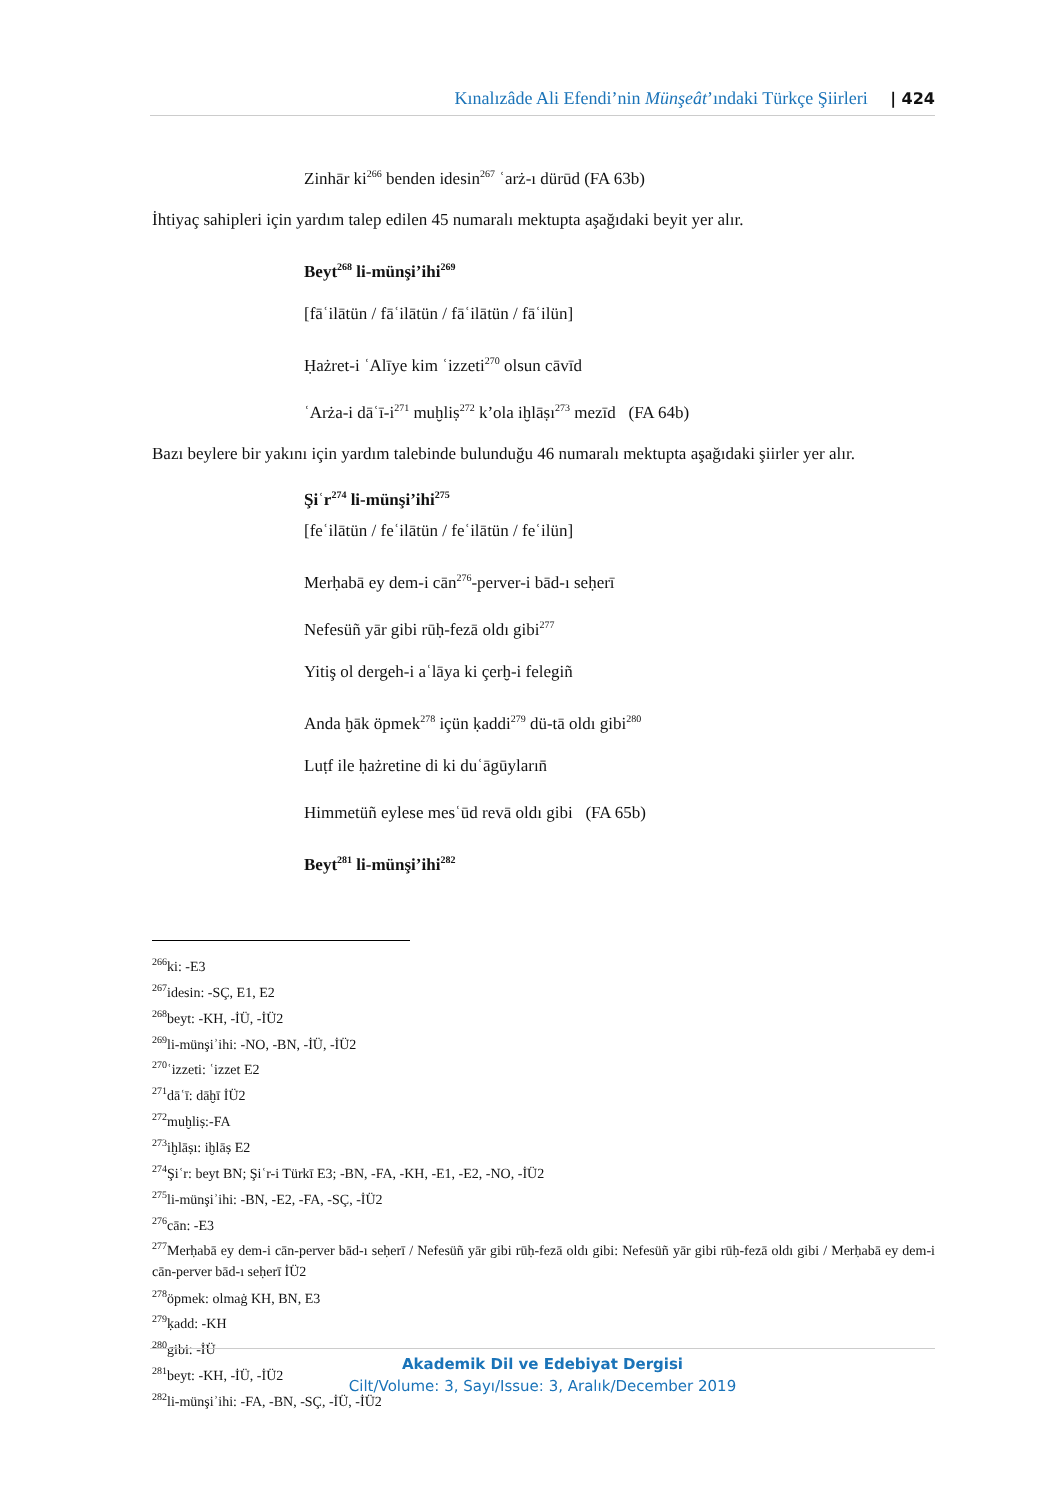Kınalızâde Ali Efendi’nin Münşeât’ındaki Türkçe Şiirleri | 424
Zinhār ki<sup>266</sup> benden idesin<sup>267</sup> ʿarż-ı dürūd (FA 63b)
İhtiyaç sahipleri için yardım talep edilen 45 numaralı mektupta aşağıdaki beyit yer alır.
Beyt<sup>268</sup> li-münşi’ihi<sup>269</sup>
[fāʿilātün / fāʿilātün / fāʿilātün / fāʿilün]
Ḥażret-i ʿAlīye kim ʿizzeti<sup>270</sup> olsun cāvīd
ʿArża-i dāʿī-i<sup>271</sup> muḫliṣ<sup>272</sup> k’ola iḫlāṣı<sup>273</sup> mezīd (FA 64b)
Bazı beylere bir yakını için yardım talebinde bulunduğu 46 numaralı mektupta aşağıdaki şiirler yer alır.
Şiʿr<sup>274</sup> li-münşi’ihi<sup>275</sup>
[feʿilātün / feʿilātün / feʿilātün / feʿilün]
Merḥabā ey dem-i cān<sup>276</sup>-perver-i bād-ı seḥerī
Nefesüñ yār gibi rūḥ-fezā oldı gibi<sup>277</sup>
Yitiş ol dergeh-i aʿlāya ki çerḫ-i felegiñ
Anda ḫāk öpmek<sup>278</sup> içün ḳaddi<sup>279</sup> dü-tā oldı gibi<sup>280</sup>
Luṭf ile ḥażretine di ki duʿāgūyların̄
Himmetüñ eylese mesʿūd revā oldı gibi (FA 65b)
Beyt<sup>281</sup> li-münşi’ihi<sup>282</sup>
<sup>266</sup> ki: -E3
<sup>267</sup> idesin: -SÇ, E1, E2
<sup>268</sup> beyt: -KH, -İÜ, -İÜ2
<sup>269</sup> li-münşiʾihi: -NO, -BN, -İÜ, -İÜ2
<sup>270</sup> ʿizzeti: ʿizzet E2
<sup>271</sup> dāʿī: dāḫī İÜ2
<sup>272</sup> muḫliṣ:-FA
<sup>273</sup> iḫlāṣı: iḫlāṣ E2
<sup>274</sup> Şiʿr: beyt BN; Şiʿr-i Türkī E3; -BN, -FA, -KH, -E1, -E2, -NO, -İÜ2
<sup>275</sup> li-münşiʾihi: -BN, -E2, -FA, -SÇ, -İÜ2
<sup>276</sup> cān: -E3
<sup>277</sup> Merḥabā ey dem-i cān-perver bād-ı seḥerī / Nefesüñ yār gibi rūḥ-fezā oldı gibi: Nefesüñ yār gibi rūḥ-fezā oldı gibi / Merḥabā ey dem-i cān-perver bād-ı seḥerī İÜ2
<sup>278</sup> öpmek: olmaġ KH, BN, E3
<sup>279</sup> ḳadd: -KH
<sup>280</sup> gibi: -İÜ
<sup>281</sup> beyt: -KH, -İÜ, -İÜ2
<sup>282</sup> li-münşiʾihi: -FA, -BN, -SÇ, -İÜ, -İÜ2
Akademik Dil ve Edebiyat Dergisi
Cilt/Volume: 3, Sayı/Issue: 3, Aralık/December 2019